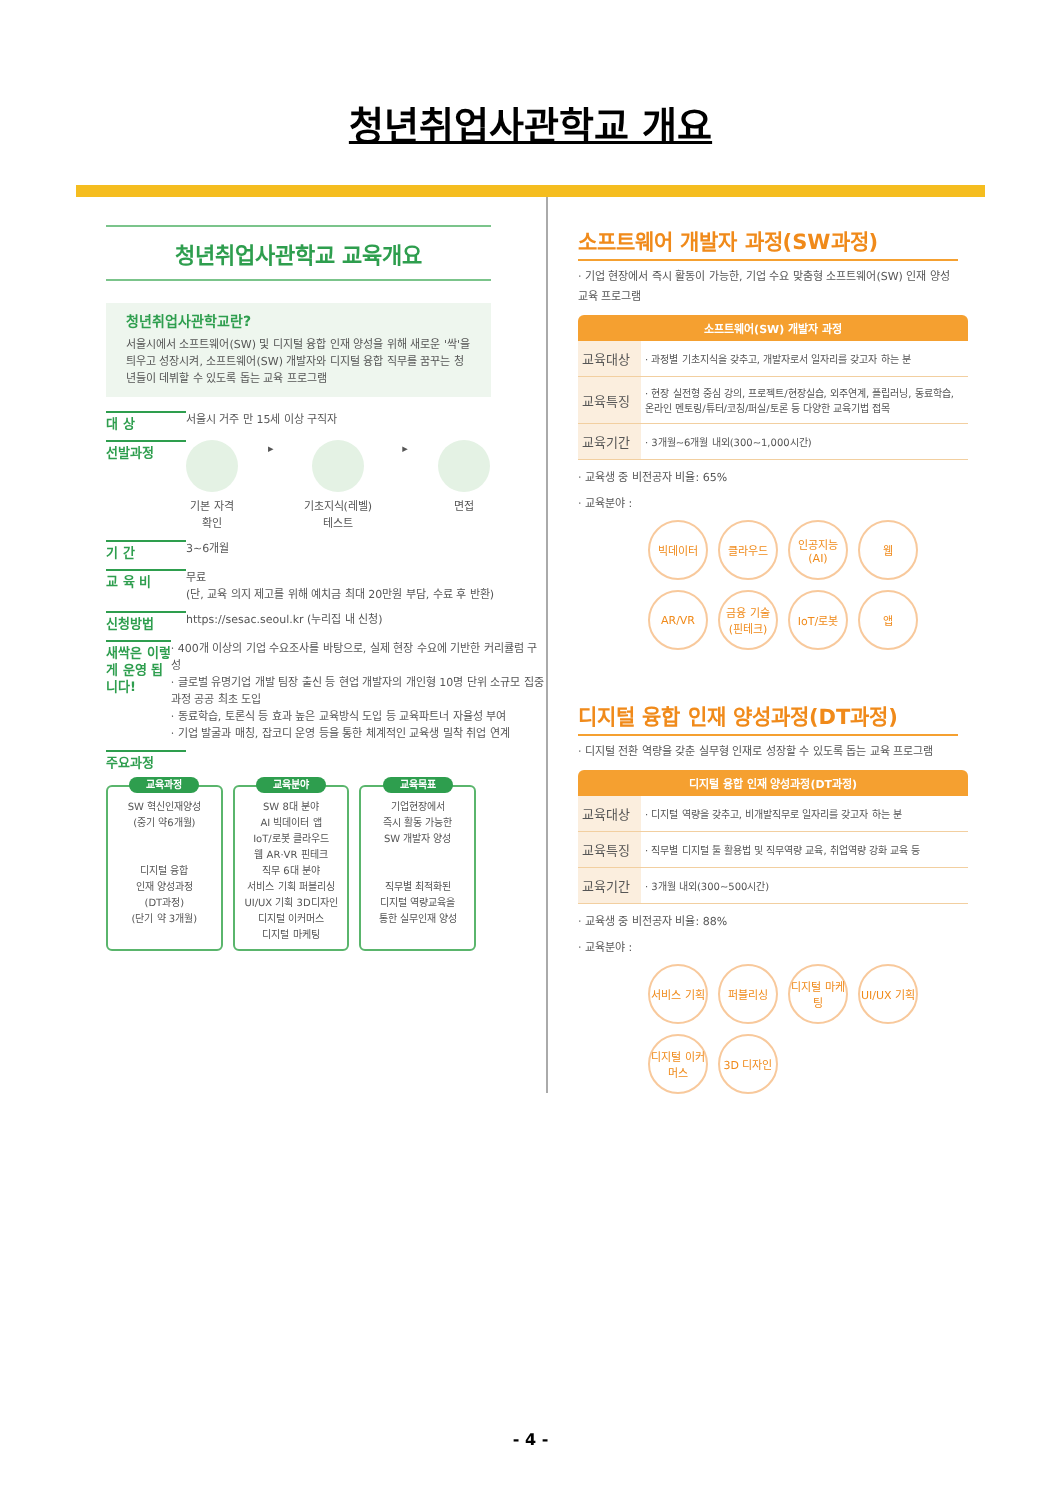청년취업사관학교 개요
청년취업사관학교 교육개요
청년취업사관학교란?
서울시에서 소프트웨어(SW) 및 디지털 융합 인재 양성을 위해 새로운 '싹'을 틔우고 성장시켜, 소프트웨어(SW) 개발자와 디지털 융합 직무를 꿈꾸는 청년들이 데뷔할 수 있도록 돕는 교육 프로그램
대 상
서울시 거주 만 15세 이상 구직자
선발과정
기본 자격
확인
▸ 기초지식(레벨)
테스트
▸ 면접
기 간
3~6개월
교 육 비
무료
(단, 교육 의지 제고를 위해 예치금 최대 20만원 부담, 수료 후 반환)
신청방법
https://sesac.seoul.kr (누리집 내 신청)
새싹은 이렇게 운영 됩니다!
· 400개 이상의 기업 수요조사를 바탕으로, 실제 현장 수요에 기반한 커리큘럼 구성
· 글로벌 유명기업 개발 팀장 출신 등 현업 개발자의 개인형 10명 단위 소규모 집중과정 공공 최초 도입
· 동료학습, 토론식 등 효과 높은 교육방식 도입 등 교육파트너 자율성 부여
· 기업 발굴과 매칭, 잡코디 운영 등을 통한 체계적인 교육생 밀착 취업 연계
주요과정
교육과정
SW 혁신인재양성
(중기 약6개월)
디지털 융합
인재 양성과정
(DT과정)
(단기 약 3개월)
교육분야
SW 8대 분야
AI 빅데이터 앱
IoT/로봇 클라우드
웹 AR·VR 핀테크
직무 6대 분야
서비스 기획 퍼블리싱
UI/UX 기획 3D디자인
디지털 이커머스
디지털 마케팅
교육목표
기업현장에서
즉시 활동 가능한
SW 개발자 양성
직무별 최적화된
디지털 역량교육을
통한 실무인재 양성
소프트웨어 개발자 과정(SW과정)
· 기업 현장에서 즉시 활동이 가능한, 기업 수요 맞춤형 소프트웨어(SW) 인재 양성 교육 프로그램
| 소프트웨어(SW) 개발자 과정 | |
| --- | --- |
| 교육대상 | · 과정별 기초지식을 갖추고, 개발자로서 일자리를 갖고자 하는 분 |
| 교육특징 | · 현장 실전형 중심 강의, 프로젝트/현장실습, 외주연계, 플립러닝, 동료학습, 온라인 멘토링/튜터/코칭/퍼실/토론 등 다양한 교육기법 접목 |
| 교육기간 | · 3개월~6개월 내외(300~1,000시간) |
· 교육생 중 비전공자 비율: 65%
· 교육분야 :
빅데이터 클라우드 인공지능 (AI) 웹 AR/VR 금융 기술 (핀테크) IoT/로봇 앱
디지털 융합 인재 양성과정(DT과정)
· 디지털 전환 역량을 갖춘 실무형 인재로 성장할 수 있도록 돕는 교육 프로그램
| 디지털 융합 인재 양성과정(DT과정) | |
| --- | --- |
| 교육대상 | · 디지털 역량을 갖추고, 비개발직무로 일자리를 갖고자 하는 분 |
| 교육특징 | · 직무별 디지털 툴 활용법 및 직무역량 교육, 취업역량 강화 교육 등 |
| 교육기간 | · 3개월 내외(300~500시간) |
· 교육생 중 비전공자 비율: 88%
· 교육분야 :
서비스 기획 퍼블리싱 디지털 마케팅 UI/UX 기획 디지털 이커머스 3D 디자인
- 4 -